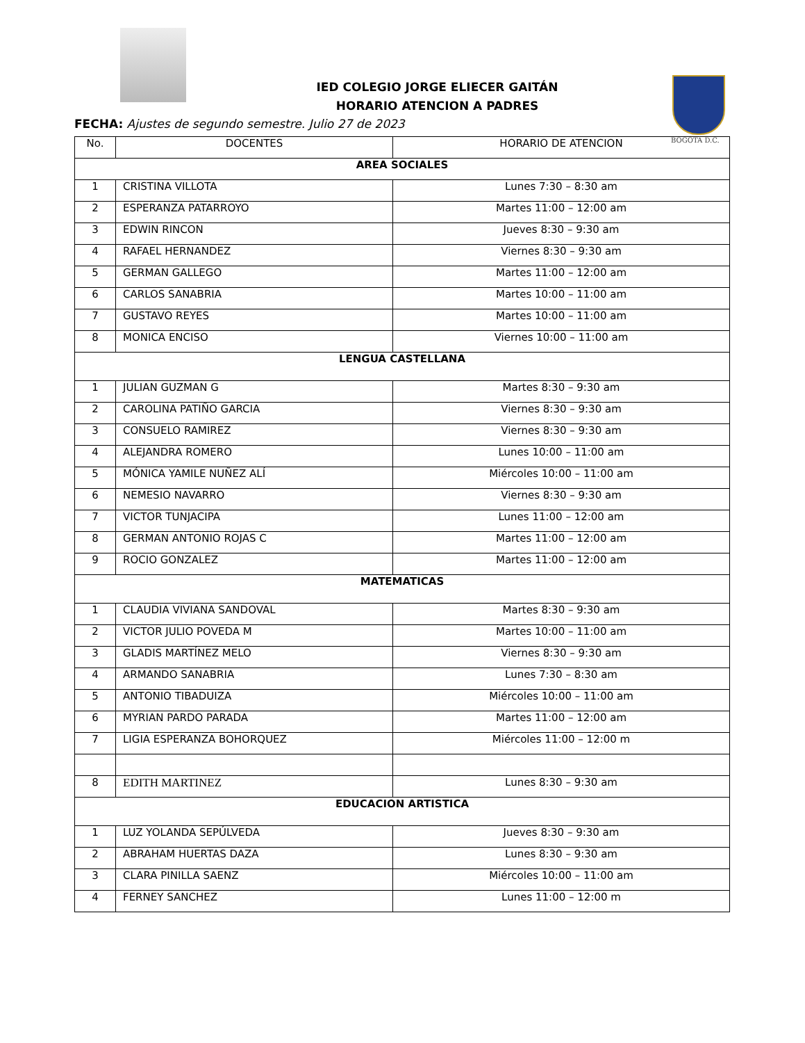BOGOTÁ D.C.
IED COLEGIO JORGE ELIECER GAITÁN
HORARIO ATENCION A PADRES
FECHA: Ajustes de segundo semestre. Julio 27 de 2023
| No. | DOCENTES | HORARIO DE ATENCION |
| --- | --- | --- |
| AREA SOCIALES | | |
| 1 | CRISTINA VILLOTA | Lunes 7:30 – 8:30 am |
| 2 | ESPERANZA PATARROYO | Martes 11:00 – 12:00 am |
| 3 | EDWIN RINCON | Jueves 8:30 – 9:30 am |
| 4 | RAFAEL HERNANDEZ | Viernes 8:30 – 9:30 am |
| 5 | GERMAN GALLEGO | Martes 11:00 – 12:00 am |
| 6 | CARLOS SANABRIA | Martes 10:00 – 11:00 am |
| 7 | GUSTAVO REYES | Martes 10:00 – 11:00 am |
| 8 | MONICA ENCISO | Viernes 10:00 – 11:00 am |
| LENGUA CASTELLANA | | |
| 1 | JULIAN GUZMAN G | Martes 8:30 – 9:30 am |
| 2 | CAROLINA PATIÑO GARCIA | Viernes 8:30 – 9:30 am |
| 3 | CONSUELO RAMIREZ | Viernes 8:30 – 9:30 am |
| 4 | ALEJANDRA ROMERO | Lunes 10:00 – 11:00 am |
| 5 | MÓNICA YAMILE NUÑEZ ALÍ | Miércoles 10:00 – 11:00 am |
| 6 | NEMESIO NAVARRO | Viernes 8:30 – 9:30 am |
| 7 | VICTOR TUNJACIPA | Lunes 11:00 – 12:00 am |
| 8 | GERMAN ANTONIO ROJAS C | Martes 11:00 – 12:00 am |
| 9 | ROCIO GONZALEZ | Martes 11:00 – 12:00 am |
| MATEMATICAS | | |
| 1 | CLAUDIA VIVIANA SANDOVAL | Martes 8:30 – 9:30 am |
| 2 | VICTOR JULIO POVEDA M | Martes 10:00 – 11:00 am |
| 3 | GLADIS MARTÍNEZ MELO | Viernes 8:30 – 9:30 am |
| 4 | ARMANDO SANABRIA | Lunes 7:30 – 8:30 am |
| 5 | ANTONIO TIBADUIZA | Miércoles 10:00 – 11:00 am |
| 6 | MYRIAN PARDO PARADA | Martes 11:00 – 12:00 am |
| 7 | LIGIA ESPERANZA BOHORQUEZ | Miércoles 11:00 – 12:00 m |
| 8 | EDITH MARTINEZ | Lunes 8:30 – 9:30 am |
| EDUCACION ARTISTICA | | |
| 1 | LUZ YOLANDA SEPÚLVEDA | Jueves 8:30 – 9:30 am |
| 2 | ABRAHAM HUERTAS DAZA | Lunes 8:30 – 9:30 am |
| 3 | CLARA PINILLA SAENZ | Miércoles 10:00 – 11:00 am |
| 4 | FERNEY SANCHEZ | Lunes 11:00 – 12:00 m |